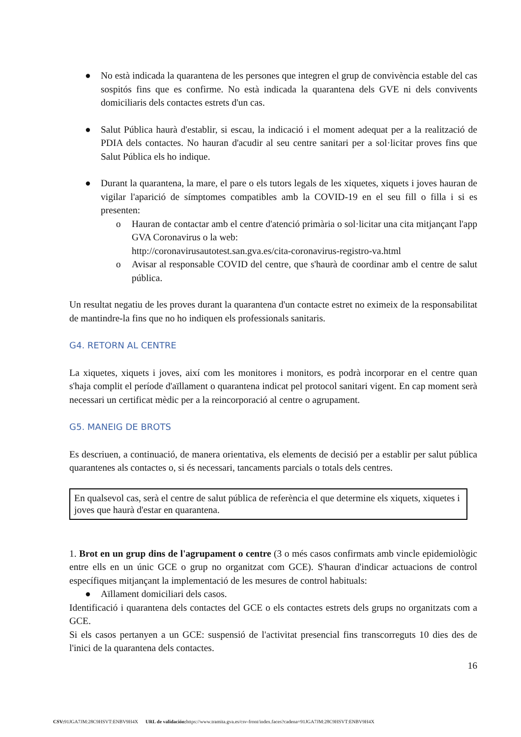● No està indicada la quarantena de les persones que integren el grup de convivència estable del cas sospitós fins que es confirme. No està indicada la quarantena dels GVE ni dels convivents domiciliaris dels contactes estrets d'un cas.
● Salut Pública haurà d'establir, si escau, la indicació i el moment adequat per a la realització de PDIA dels contactes. No hauran d'acudir al seu centre sanitari per a sol·licitar proves fins que Salut Pública els ho indique.
● Durant la quarantena, la mare, el pare o els tutors legals de les xiquetes, xiquets i joves hauran de vigilar l'aparició de símptomes compatibles amb la COVID-19 en el seu fill o filla i si es presenten:
o Hauran de contactar amb el centre d'atenció primària o sol·licitar una cita mitjançant l'app GVA Coronavirus o la web:
http://coronavirusautotest.san.gva.es/cita-coronavirus-registro-va.html
o Avisar al responsable COVID del centre, que s'haurà de coordinar amb el centre de salut pública.
Un resultat negatiu de les proves durant la quarantena d'un contacte estret no eximeix de la responsabilitat de mantindre-la fins que no ho indiquen els professionals sanitaris.
G4. RETORN AL CENTRE
La xiquetes, xiquets i joves, així com les monitores i monitors, es podrà incorporar en el centre quan s'haja complit el període d'aïllament o quarantena indicat pel protocol sanitari vigent. En cap moment serà necessari un certificat mèdic per a la reincorporació al centre o agrupament.
G5. MANEIG DE BROTS
Es descriuen, a continuació, de manera orientativa, els elements de decisió per a establir per salut pública quarantenes als contactes o, si és necessari, tancaments parcials o totals dels centres.
En qualsevol cas, serà el centre de salut pública de referència el que determine els xiquets, xiquetes i joves que haurà d'estar en quarantena.
1. Brot en un grup dins de l'agrupament o centre (3 o més casos confirmats amb vincle epidemiològic entre ells en un únic GCE o grup no organitzat com GCE). S'hauran d'indicar actuacions de control específiques mitjançant la implementació de les mesures de control habituals:
● Aïllament domiciliari dels casos.
Identificació i quarantena dels contactes del GCE o els contactes estrets dels grups no organitzats com a GCE.
Si els casos pertanyen a un GCE: suspensió de l'activitat presencial fins transcorreguts 10 dies des de l'inici de la quarantena dels contactes.
16
CSV: 91JGA7JM:28C9HSVT:ENBV9H4X URL de validación: https://www.tramita.gva.es/csv-front/index.faces?cadena=91JGA7JM:28C9HSVT:ENBV9H4X